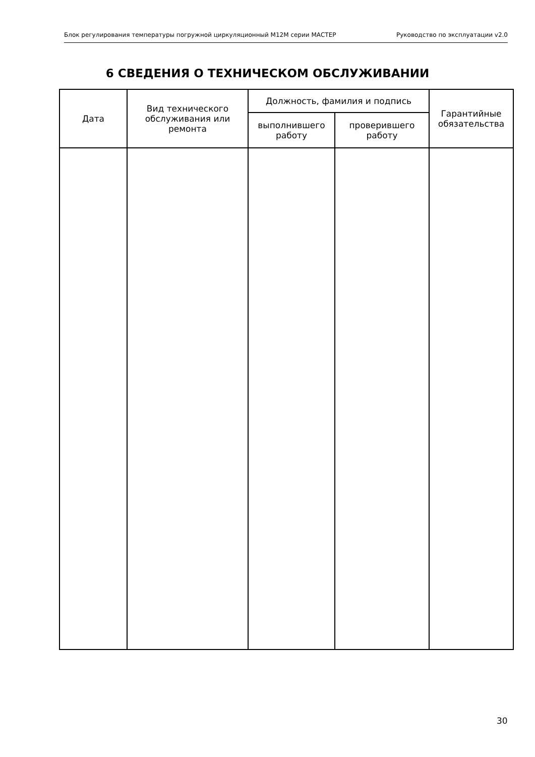Блок регулирования температуры погружной циркуляционный М12М серии МАСТЕР Руководство по эксплуатации v2.0
6 СВЕДЕНИЯ О ТЕХНИЧЕСКОМ ОБСЛУЖИВАНИИ
| Дата | Вид технического обслуживания или ремонта | Должность, фамилия и подпись | | Гарантийные обязательства |
| --- | --- | --- | --- | --- |
| | | выполнившего работу | проверившего работу | |
30